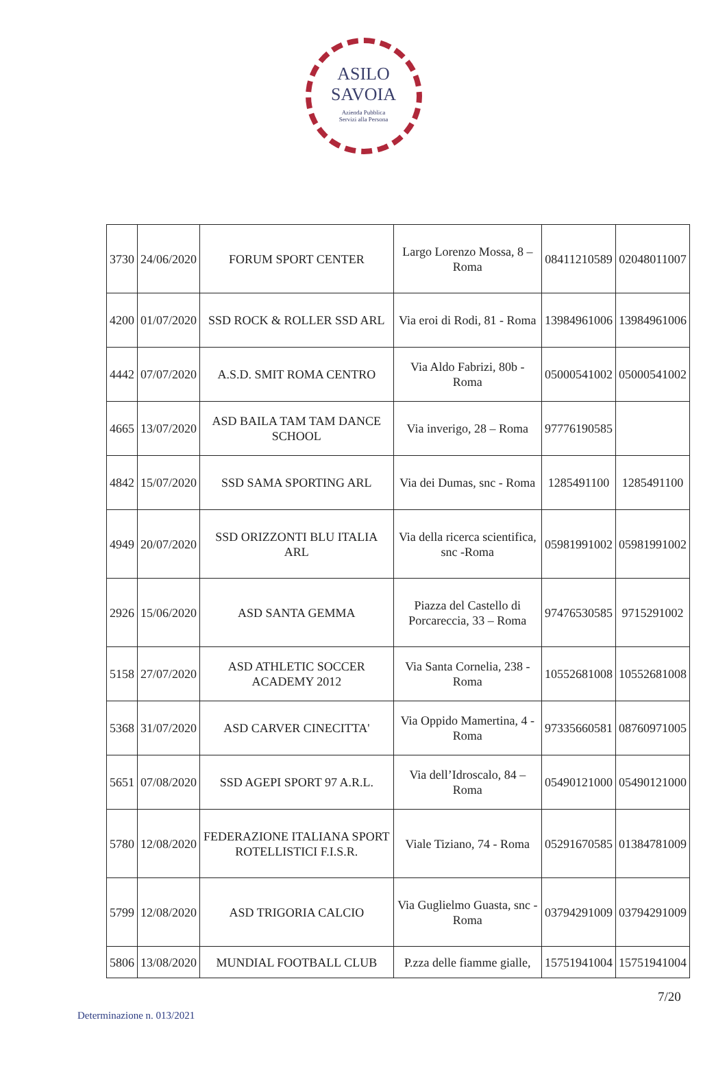ASILO
SAVOIA
Azienda Pubblica
Servizi alla Persona
| 3730 | 24/06/2020 | FORUM SPORT CENTER | Largo Lorenzo Mossa, 8 – Roma | 08411210589 | 02048011007 |
| 4200 | 01/07/2020 | SSD ROCK & ROLLER SSD ARL | Via eroi di Rodi, 81 - Roma | 13984961006 | 13984961006 |
| 4442 | 07/07/2020 | A.S.D. SMIT ROMA CENTRO | Via Aldo Fabrizi, 80b - Roma | 05000541002 | 05000541002 |
| 4665 | 13/07/2020 | ASD BAILA TAM TAM DANCE SCHOOL | Via inverigo, 28 – Roma | 97776190585 | |
| 4842 | 15/07/2020 | SSD SAMA SPORTING ARL | Via dei Dumas, snc - Roma | 1285491100 | 1285491100 |
| 4949 | 20/07/2020 | SSD ORIZZONTI BLU ITALIA ARL | Via della ricerca scientifica, snc -Roma | 05981991002 | 05981991002 |
| 2926 | 15/06/2020 | ASD SANTA GEMMA | Piazza del Castello di Porcareccia, 33 – Roma | 97476530585 | 9715291002 |
| 5158 | 27/07/2020 | ASD ATHLETIC SOCCER ACADEMY 2012 | Via Santa Cornelia, 238 - Roma | 10552681008 | 10552681008 |
| 5368 | 31/07/2020 | ASD CARVER CINECITTA' | Via Oppido Mamertina, 4 - Roma | 97335660581 | 08760971005 |
| 5651 | 07/08/2020 | SSD AGEPI SPORT 97 A.R.L. | Via dell’Idroscalo, 84 – Roma | 05490121000 | 05490121000 |
| 5780 | 12/08/2020 | FEDERAZIONE ITALIANA SPORT ROTELLISTICI F.I.S.R. | Viale Tiziano, 74 - Roma | 05291670585 | 01384781009 |
| 5799 | 12/08/2020 | ASD TRIGORIA CALCIO | Via Guglielmo Guasta, snc - Roma | 03794291009 | 03794291009 |
| 5806 | 13/08/2020 | MUNDIAL FOOTBALL CLUB | P.zza delle fiamme gialle, | 15751941004 | 15751941004 |
7/20
Determinazione n. 013/2021